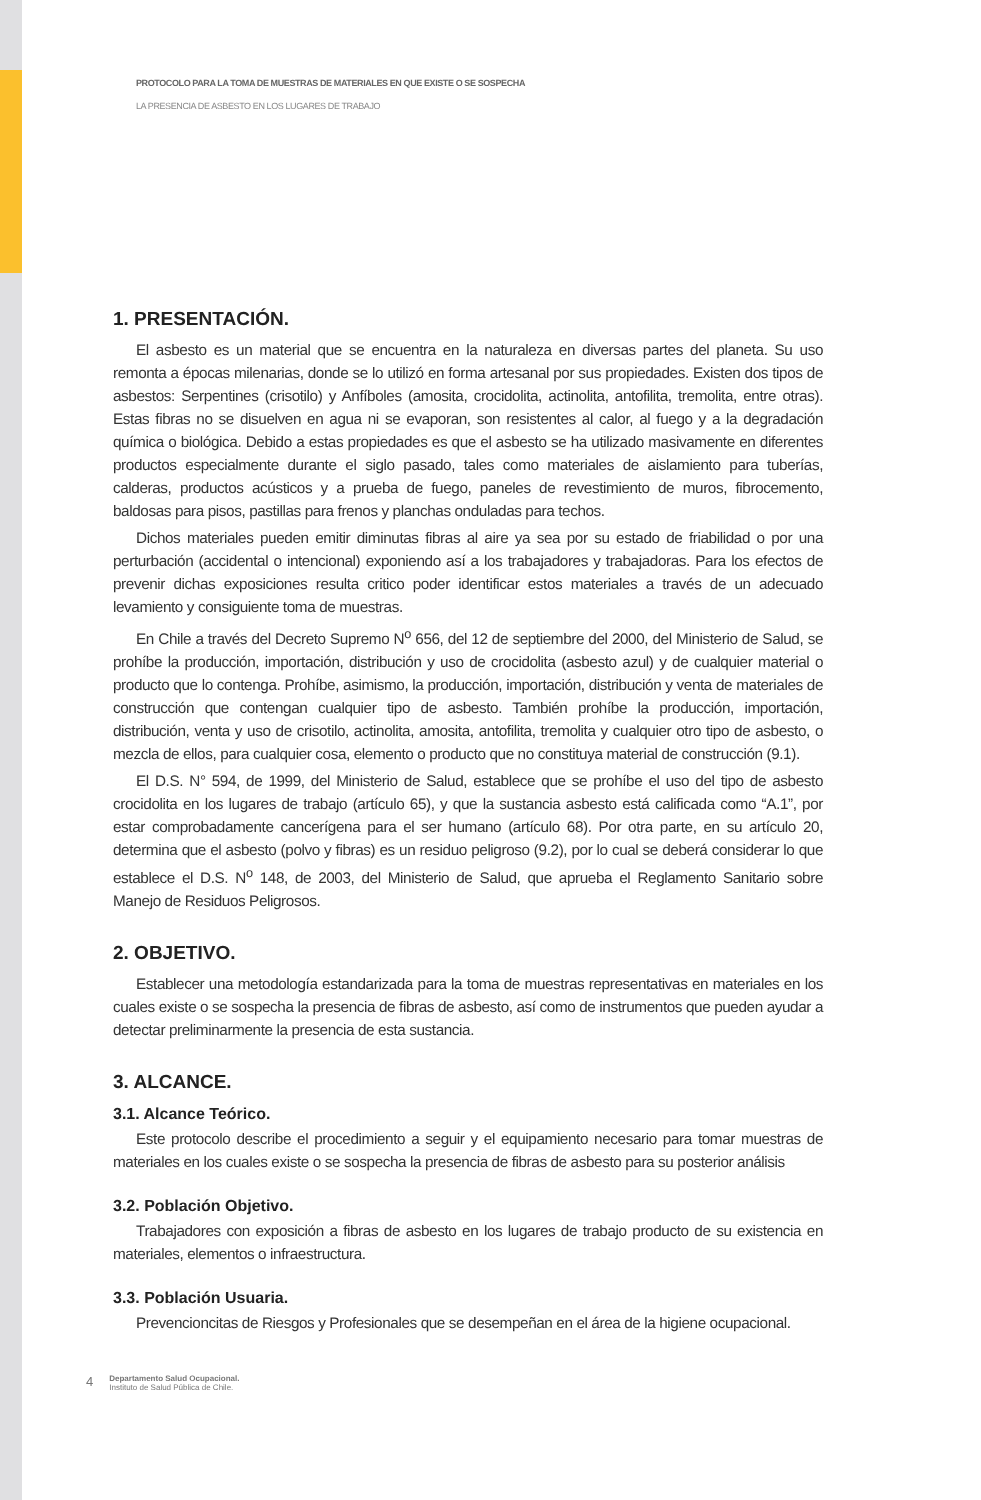PROTOCOLO PARA LA TOMA DE MUESTRAS DE MATERIALES EN QUE EXISTE O SE SOSPECHA
LA PRESENCIA DE ASBESTO EN LOS LUGARES DE TRABAJO
1. PRESENTACIÓN.
El asbesto es un material que se encuentra en la naturaleza en diversas partes del planeta. Su uso remonta a épocas milenarias, donde se lo utilizó en forma artesanal por sus propiedades. Existen dos tipos de asbestos: Serpentines (crisotilo) y Anfíboles (amosita, crocidolita, actinolita, antofilita, tremolita, entre otras). Estas fibras no se disuelven en agua ni se evaporan, son resistentes al calor, al fuego y a la degradación química o biológica. Debido a estas propiedades es que el asbesto se ha utilizado masivamente en diferentes productos especialmente durante el siglo pasado, tales como materiales de aislamiento para tuberías, calderas, productos acústicos y a prueba de fuego, paneles de revestimiento de muros, fibrocemento, baldosas para pisos, pastillas para frenos y planchas onduladas para techos.
Dichos materiales pueden emitir diminutas fibras al aire ya sea por su estado de friabilidad o por una perturbación (accidental o intencional) exponiendo así a los trabajadores y trabajadoras. Para los efectos de prevenir dichas exposiciones resulta critico poder identificar estos materiales a través de un adecuado levamiento y consiguiente toma de muestras.
En Chile a través del Decreto Supremo N<sup>o</sup> 656, del 12 de septiembre del 2000, del Ministerio de Salud, se prohíbe la producción, importación, distribución y uso de crocidolita (asbesto azul) y de cualquier material o producto que lo contenga. Prohíbe, asimismo, la producción, importación, distribución y venta de materiales de construcción que contengan cualquier tipo de asbesto. También prohíbe la producción, importación, distribución, venta y uso de crisotilo, actinolita, amosita, antofilita, tremolita y cualquier otro tipo de asbesto, o mezcla de ellos, para cualquier cosa, elemento o producto que no constituya material de construcción (9.1).
El D.S. N° 594, de 1999, del Ministerio de Salud, establece que se prohíbe el uso del tipo de asbesto crocidolita en los lugares de trabajo (artículo 65), y que la sustancia asbesto está calificada como “A.1”, por estar comprobadamente cancerígena para el ser humano (artículo 68). Por otra parte, en su artículo 20, determina que el asbesto (polvo y fibras) es un residuo peligroso (9.2), por lo cual se deberá considerar lo que establece el D.S. N<sup>o</sup> 148, de 2003, del Ministerio de Salud, que aprueba el Reglamento Sanitario sobre Manejo de Residuos Peligrosos.
2. OBJETIVO.
Establecer una metodología estandarizada para la toma de muestras representativas en materiales en los cuales existe o se sospecha la presencia de fibras de asbesto, así como de instrumentos que pueden ayudar a detectar preliminarmente la presencia de esta sustancia.
3. ALCANCE.
3.1. Alcance Teórico.
Este protocolo describe el procedimiento a seguir y el equipamiento necesario para tomar muestras de materiales en los cuales existe o se sospecha la presencia de fibras de asbesto para su posterior análisis
3.2. Población Objetivo.
Trabajadores con exposición a fibras de asbesto en los lugares de trabajo producto de su existencia en materiales, elementos o infraestructura.
3.3. Población Usuaria.
Prevencioncitas de Riesgos y Profesionales que se desempeñan en el área de la higiene ocupacional.
4 Departamento Salud Ocupacional.
Instituto de Salud Pública de Chile.